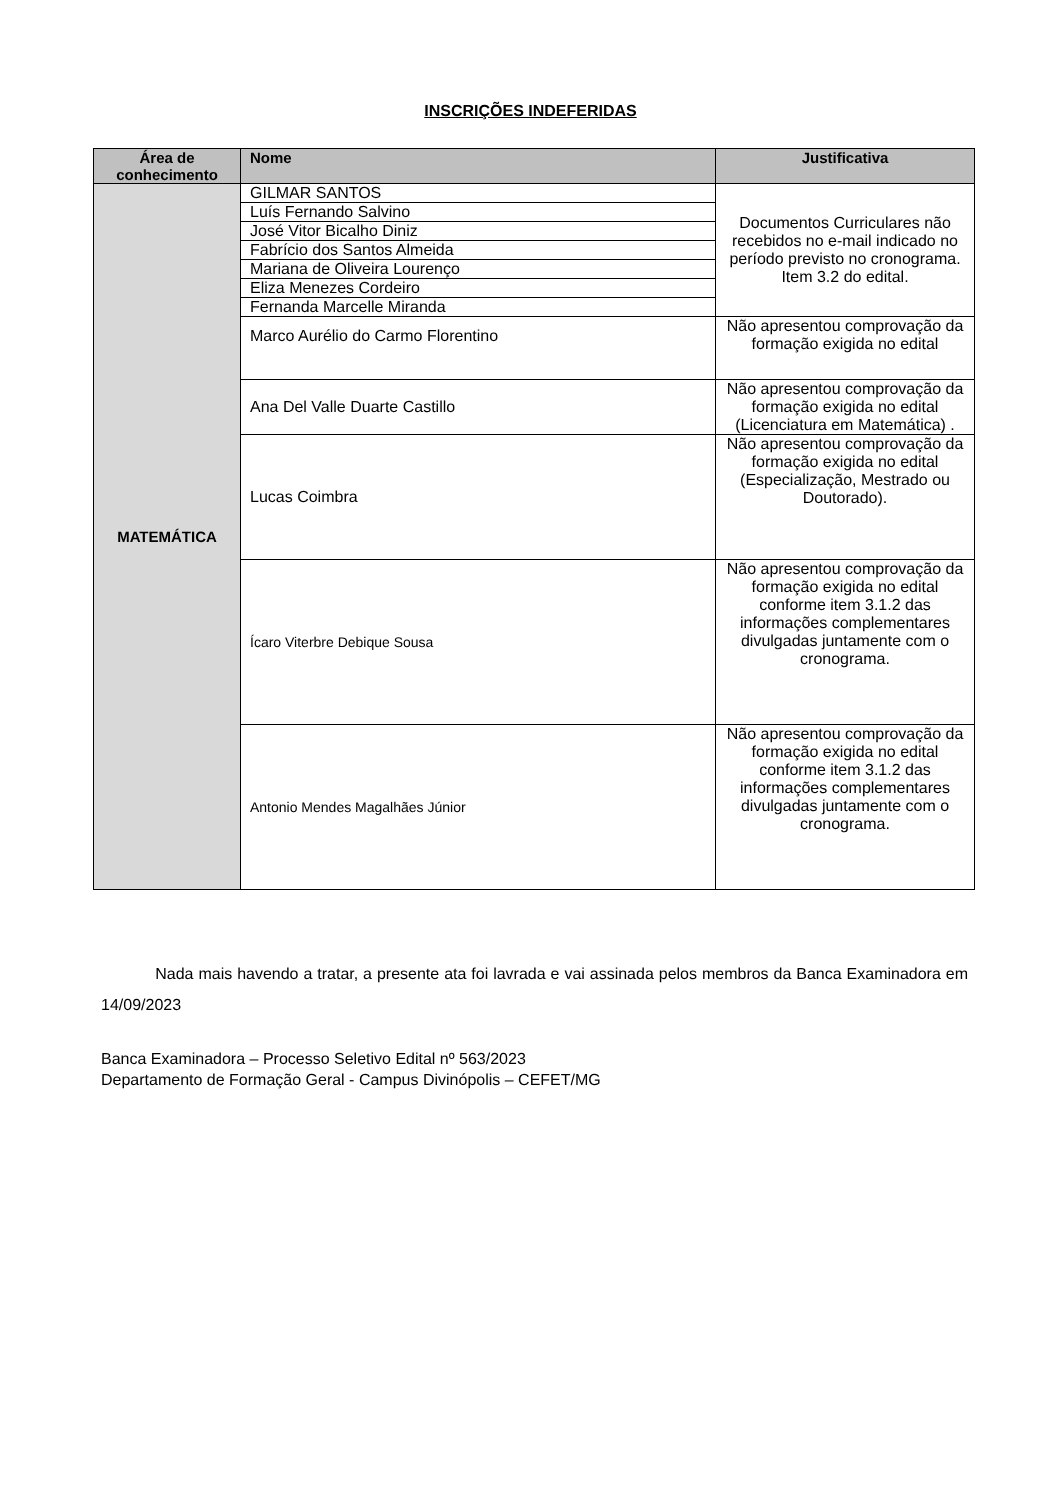INSCRIÇÕES INDEFERIDAS
| Área de conhecimento | Nome | Justificativa |
| --- | --- | --- |
| MATEMÁTICA | GILMAR SANTOS | Documentos Curriculares não recebidos no e-mail indicado no período previsto no cronograma. Item 3.2 do edital. |
| | Luís Fernando Salvino | |
| | José Vitor Bicalho Diniz | |
| | Fabrício dos Santos Almeida | |
| | Mariana de Oliveira Lourenço | |
| | Eliza Menezes Cordeiro | |
| | Fernanda Marcelle Miranda | |
| | Marco Aurélio do Carmo Florentino | Não apresentou comprovação da formação exigida no edital |
| | Ana Del Valle Duarte Castillo | Não apresentou comprovação da formação exigida no edital (Licenciatura em Matemática) . |
| | Lucas Coimbra | Não apresentou comprovação da formação exigida no edital (Especialização, Mestrado ou Doutorado). |
| | Ícaro Viterbre Debique Sousa | Não apresentou comprovação da formação exigida no edital conforme item 3.1.2 das informações complementares divulgadas juntamente com o cronograma. |
| | Antonio Mendes Magalhães Júnior | Não apresentou comprovação da formação exigida no edital conforme item 3.1.2 das informações complementares divulgadas juntamente com o cronograma. |
Nada mais havendo a tratar, a presente ata foi lavrada e vai assinada pelos membros da Banca Examinadora em 14/09/2023
Banca Examinadora – Processo Seletivo Edital nº 563/2023
Departamento de Formação Geral - Campus Divinópolis – CEFET/MG